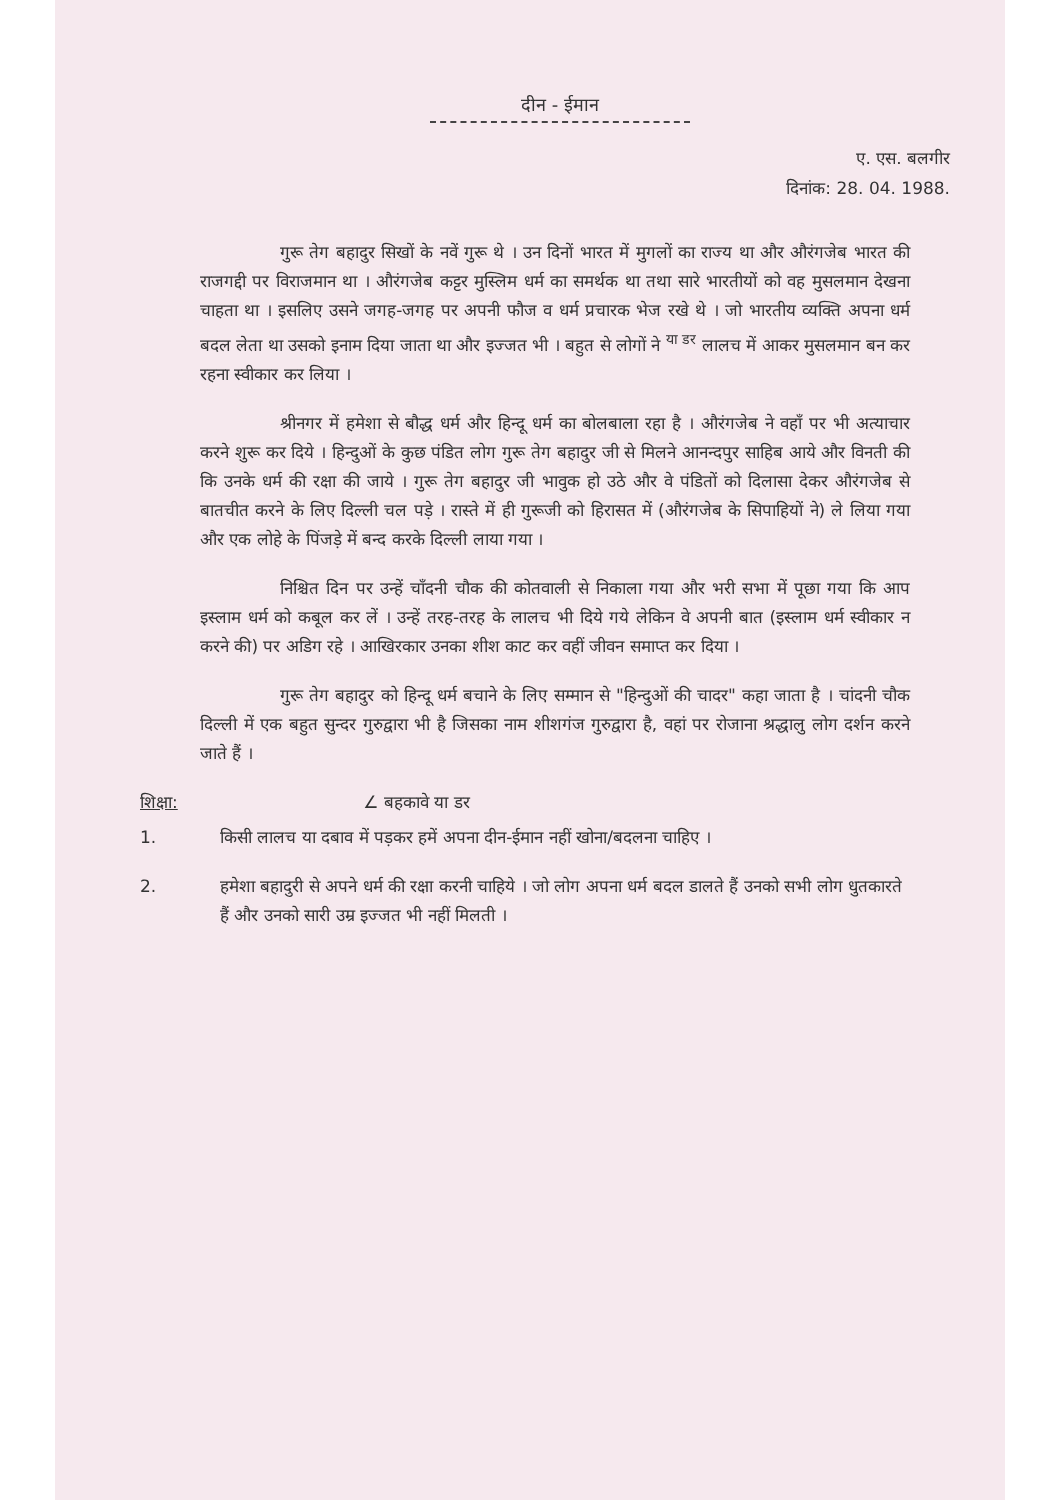दीन - ईमान
ए. एस. बलगीर
दिनांक: 28. 04. 1988.
गुरू तेग बहादुर सिखों के नवें गुरू थे । उन दिनों भारत में मुगलों का राज्य था और औरंगजेब भारत की राजगद्दी पर विराजमान था । औरंगजेब कट्टर मुस्लिम धर्म का समर्थक था तथा सारे भारतीयों को वह मुसलमान देखना चाहता था । इसलिए उसने जगह-जगह पर अपनी फौज व धर्म प्रचारक भेज रखे थे । जो भारतीय व्यक्ति अपना धर्म बदल लेता था उसको इनाम दिया जाता था और इज्जत भी । बहुत से लोगों ने <sup>या डर</sup> लालच में आकर मुसलमान बन कर रहना स्वीकार कर लिया ।
श्रीनगर में हमेशा से बौद्ध धर्म और हिन्दू धर्म का बोलबाला रहा है । औरंगजेब ने वहाँ पर भी अत्याचार करने शुरू कर दिये । हिन्दुओं के कुछ पंडित लोग गुरू तेग बहादुर जी से मिलने आनन्दपुर साहिब आये और विनती की कि उनके धर्म की रक्षा की जाये । गुरू तेग बहादुर जी भावुक हो उठे और वे पंडितों को दिलासा देकर औरंगजेब से बातचीत करने के लिए दिल्ली चल पड़े । रास्ते में ही गुरूजी को हिरासत में (औरंगजेब के सिपाहियों ने) ले लिया गया और एक लोहे के पिंजड़े में बन्द करके दिल्ली लाया गया ।
निश्चित दिन पर उन्हें चाँदनी चौक की कोतवाली से निकाला गया और भरी सभा में पूछा गया कि आप इस्लाम धर्म को कबूल कर लें । उन्हें तरह-तरह के लालच भी दिये गये लेकिन वे अपनी बात (इस्लाम धर्म स्वीकार न करने की) पर अडिग रहे । आखिरकार उनका शीश काट कर वहीं जीवन समाप्त कर दिया ।
गुरू तेग बहादुर को हिन्दू धर्म बचाने के लिए सम्मान से "हिन्दुओं की चादर" कहा जाता है । चांदनी चौक दिल्ली में एक बहुत सुन्दर गुरुद्वारा भी है जिसका नाम शीशगंज गुरुद्वारा है, वहां पर रोजाना श्रद्धालु लोग दर्शन करने जाते हैं ।
शिक्षा: ∠ बहकावे या डर
1. किसी लालच या दबाव में पड़कर हमें अपना दीन-ईमान नहीं खोना/बदलना चाहिए ।
2. हमेशा बहादुरी से अपने धर्म की रक्षा करनी चाहिये । जो लोग अपना धर्म बदल डालते हैं उनको सभी लोग धुतकारते हैं और उनको सारी उम्र इज्जत भी नहीं मिलती ।